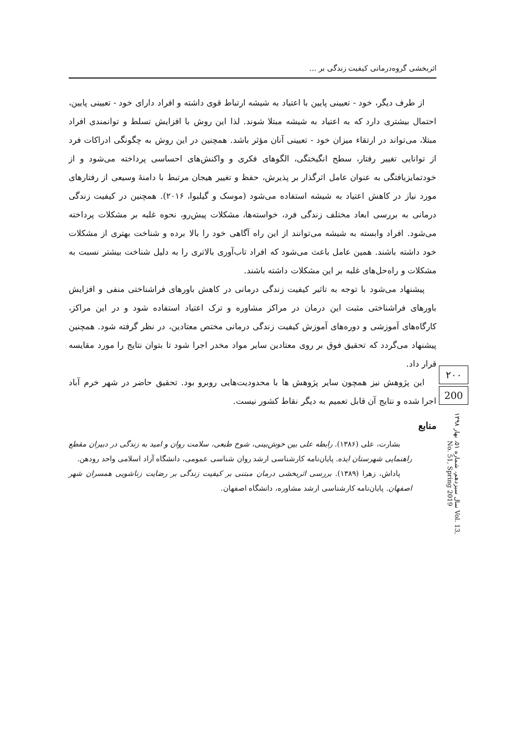اثربخشی گروه‌درمانی کیفیت زندگی بر ...
از طرف دیگر، خود - تعیینی پایین با اعتیاد به شیشه ارتباط قوی داشته و افراد دارای خود - تعیینی پایین، احتمال بیشتری دارد که به اعتیاد به شیشه مبتلا شوند. لذا این روش با افزایش تسلط و توانمندی افراد مبتلا، می‌تواند در ارتقاء میزان خود - تعیینی آنان مؤثر باشد. همچنین در این روش به چگونگی ادراکات فرد از توانایی تغییر رفتار، سطح انگیختگی، الگوهای فکری و واکنش‌های احساسی پرداخته می‌شود و از خودتمایزیافتگی به عنوان عامل اثرگذار بر پذیرش، حفظ و تغییر هیجان مرتبط با دامنهٔ وسیعی از رفتارهای مورد نیاز در کاهش اعتیاد به شیشه استفاده می‌شود (موسک و گیلبوا، ۲۰۱۶). همچنین در کیفیت زندگی درمانی به بررسی ابعاد مختلف زندگی فرد، خواسته‌ها، مشکلات پیش‌رو، نحوه غلبه بر مشکلات پرداخته می‌شود. افراد وابسته به شیشه می‌توانند از این راه آگاهی خود را بالا برده و شناخت بهتری از مشکلات خود داشته باشند. همین عامل باعث می‌شود که افراد تاب‌آوری بالاتری را به دلیل شناخت بیشتر نسبت به مشکلات و راه‌حل‌های غلبه بر این مشکلات داشته باشند.
پیشنهاد می‌شود با توجه به تاثیر کیفیت زندگی درمانی در کاهش باورهای فراشناختی منفی و افزایش باورهای فراشناختی مثبت این درمان در مراکز مشاوره و ترک اعتیاد استفاده شود و در این مراکز، کارگاه‌های آموزشی و دوره‌های آموزش کیفیت زندگی درمانی مختص معتادین، در نظر گرفته شود. همچنین پیشنهاد می‌گردد که تحقیق فوق بر روی معتادین سایر مواد مخدر اجرا شود تا بتوان نتایج را مورد مقایسه قرار داد.
این پژوهش نیز همچون سایر پژوهش ها با محدودیت‌هایی روبرو بود. تحقیق حاضر در شهر خرم آباد اجرا شده و نتایج آن قابل تعمیم به دیگر نقاط کشور نیست.
منابع
بشارت، علی (۱۳۸۶). رابطه علی بین خوش‌بینی، شوخ طبعی، سلامت روان و امید به زندگی در دبیران مقطع راهنمایی شهرستان ایذه. پایان‌نامه کارشناسی ارشد روان شناسی عمومی، دانشگاه آزاد اسلامی واحد رودهن.
پاداش، زهرا (۱۳۸۹). بررسی اثربخشی درمان مبتنی بر کیفیت زندگی بر رضایت زناشویی همسران شهر اصفهان. پایان‌نامه کارشناسی ارشد مشاوره، دانشگاه اصفهان.
۲۰۰
200
سال سیزدهم، شماره ۵۱، بهار ۱۳۹۸ Vol. 13, No. 51, Spring 2019